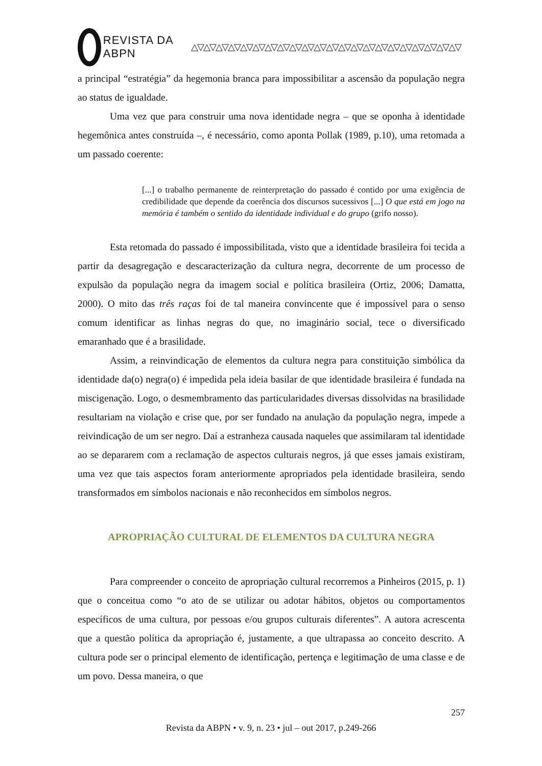REVISTA DA ABPN △▽△▽△▽△▽△▽△▽△▽△▽△▽△▽△▽△▽△▽△▽△▽△▽△▽△▽△▽△▽△▽△▽
a principal “estratégia” da hegemonia branca para impossibilitar a ascensão da população negra ao status de igualdade.
Uma vez que para construir uma nova identidade negra – que se oponha à identidade hegemônica antes construída –, é necessário, como aponta Pollak (1989, p.10), uma retomada a um passado coerente:
[...] o trabalho permanente de reinterpretação do passado é contido por uma exigência de credibilidade que depende da coerência dos discursos sucessivos [...] O que está em jogo na memória é também o sentido da identidade individual e do grupo (grifo nosso).
Esta retomada do passado é impossibilitada, visto que a identidade brasileira foi tecida a partir da desagregação e descaracterização da cultura negra, decorrente de um processo de expulsão da população negra da imagem social e política brasileira (Ortiz, 2006; Damatta, 2000). O mito das três raças foi de tal maneira convincente que é impossível para o senso comum identificar as linhas negras do que, no imaginário social, tece o diversificado emaranhado que é a brasilidade.
Assim, a reinvindicação de elementos da cultura negra para constituição simbólica da identidade da(o) negra(o) é impedida pela ideia basilar de que identidade brasileira é fundada na miscigenação. Logo, o desmembramento das particularidades diversas dissolvidas na brasilidade resultariam na violação e crise que, por ser fundado na anulação da população negra, impede a reivindicação de um ser negro. Daí a estranheza causada naqueles que assimilaram tal identidade ao se depararem com a reclamação de aspectos culturais negros, já que esses jamais existiram, uma vez que tais aspectos foram anteriormente apropriados pela identidade brasileira, sendo transformados em símbolos nacionais e não reconhecidos em símbolos negros.
APROPRIAÇÃO CULTURAL DE ELEMENTOS DA CULTURA NEGRA
Para compreender o conceito de apropriação cultural recorremos a Pinheiros (2015, p. 1) que o conceitua como “o ato de se utilizar ou adotar hábitos, objetos ou comportamentos específicos de uma cultura, por pessoas e/ou grupos culturais diferentes”. A autora acrescenta que a questão política da apropriação é, justamente, a que ultrapassa ao conceito descrito. A cultura pode ser o principal elemento de identificação, pertença e legitimação de uma classe e de um povo. Dessa maneira, o que
257
Revista da ABPN • v. 9, n. 23 • jul – out 2017, p.249-266